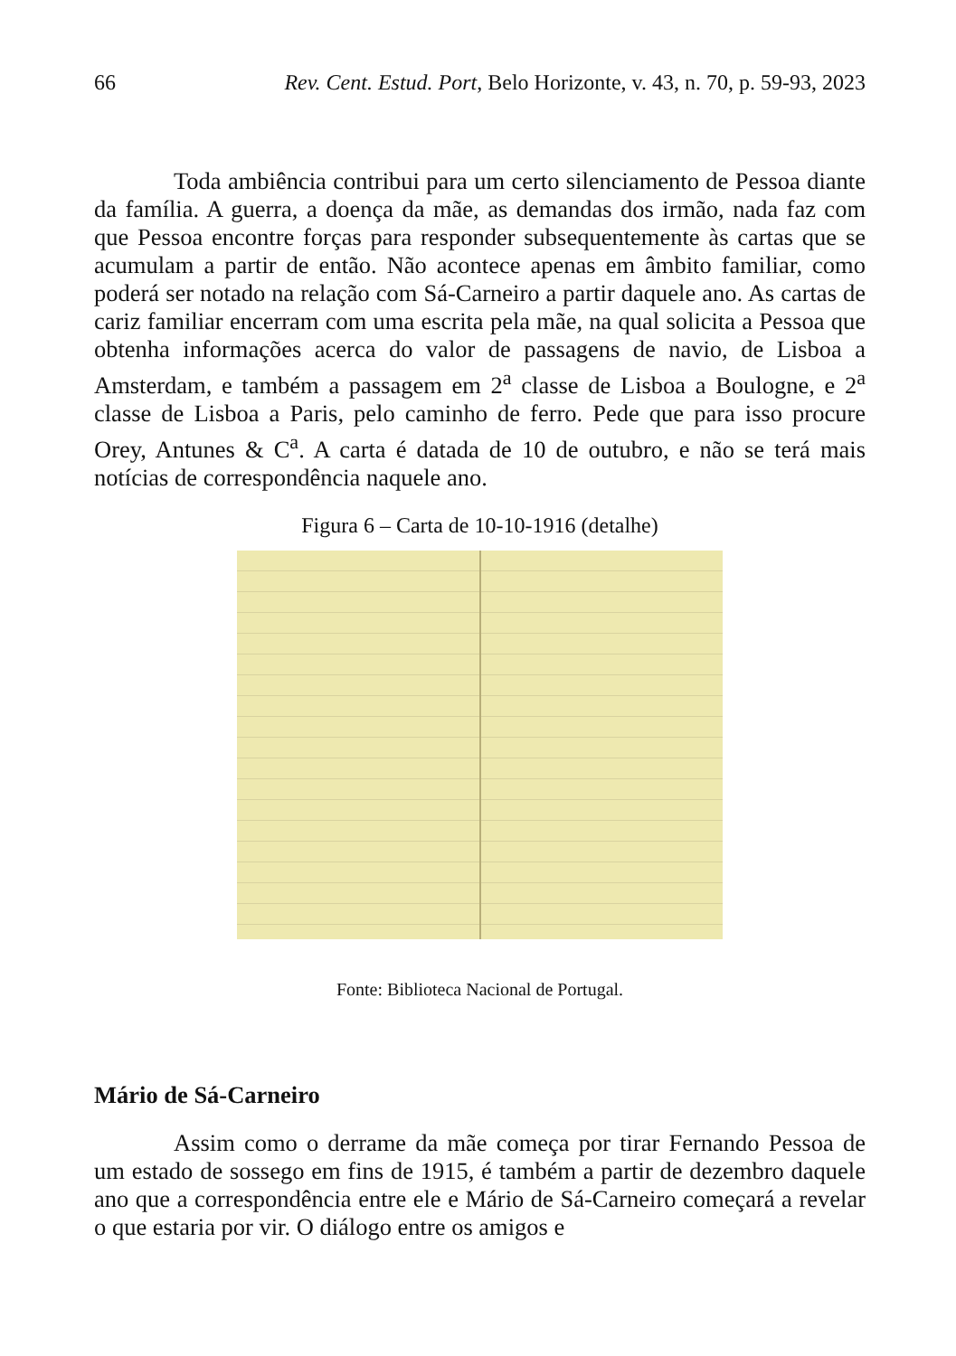66 Rev. Cent. Estud. Port, Belo Horizonte, v. 43, n. 70, p. 59-93, 2023
Toda ambiência contribui para um certo silenciamento de Pessoa diante da família. A guerra, a doença da mãe, as demandas dos irmão, nada faz com que Pessoa encontre forças para responder subsequentemente às cartas que se acumulam a partir de então. Não acontece apenas em âmbito familiar, como poderá ser notado na relação com Sá-Carneiro a partir daquele ano. As cartas de cariz familiar encerram com uma escrita pela mãe, na qual solicita a Pessoa que obtenha informações acerca do valor de passagens de navio, de Lisboa a Amsterdam, e também a passagem em 2<sup>a</sup> classe de Lisboa a Boulogne, e 2<sup>a</sup> classe de Lisboa a Paris, pelo caminho de ferro. Pede que para isso procure Orey, Antunes & C<sup>a</sup>. A carta é datada de 10 de outubro, e não se terá mais notícias de correspondência naquele ano.
Figura 6 – Carta de 10-10-1916 (detalhe)
Fonte: Biblioteca Nacional de Portugal.
Mário de Sá-Carneiro
Assim como o derrame da mãe começa por tirar Fernando Pessoa de um estado de sossego em fins de 1915, é também a partir de dezembro daquele ano que a correspondência entre ele e Mário de Sá-Carneiro começará a revelar o que estaria por vir. O diálogo entre os amigos e